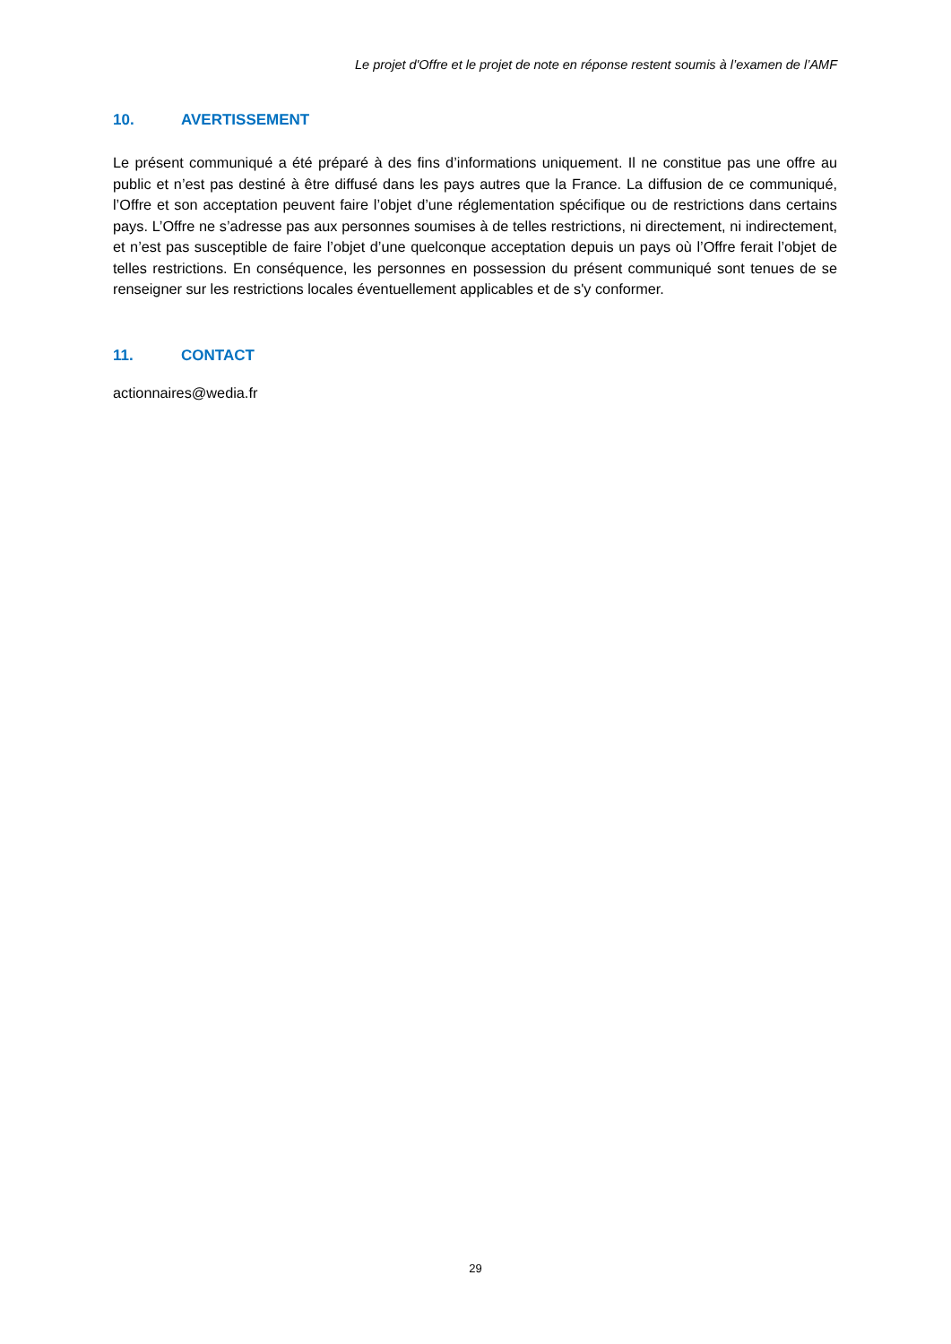Le projet d'Offre et le projet de note en réponse restent soumis à l’examen de l’AMF
10. AVERTISSEMENT
Le présent communiqué a été préparé à des fins d’informations uniquement. Il ne constitue pas une offre au public et n’est pas destiné à être diffusé dans les pays autres que la France. La diffusion de ce communiqué, l’Offre et son acceptation peuvent faire l’objet d’une réglementation spécifique ou de restrictions dans certains pays. L’Offre ne s’adresse pas aux personnes soumises à de telles restrictions, ni directement, ni indirectement, et n’est pas susceptible de faire l’objet d’une quelconque acceptation depuis un pays où l’Offre ferait l’objet de telles restrictions. En conséquence, les personnes en possession du présent communiqué sont tenues de se renseigner sur les restrictions locales éventuellement applicables et de s'y conformer.
11. CONTACT
actionnaires@wedia.fr
29